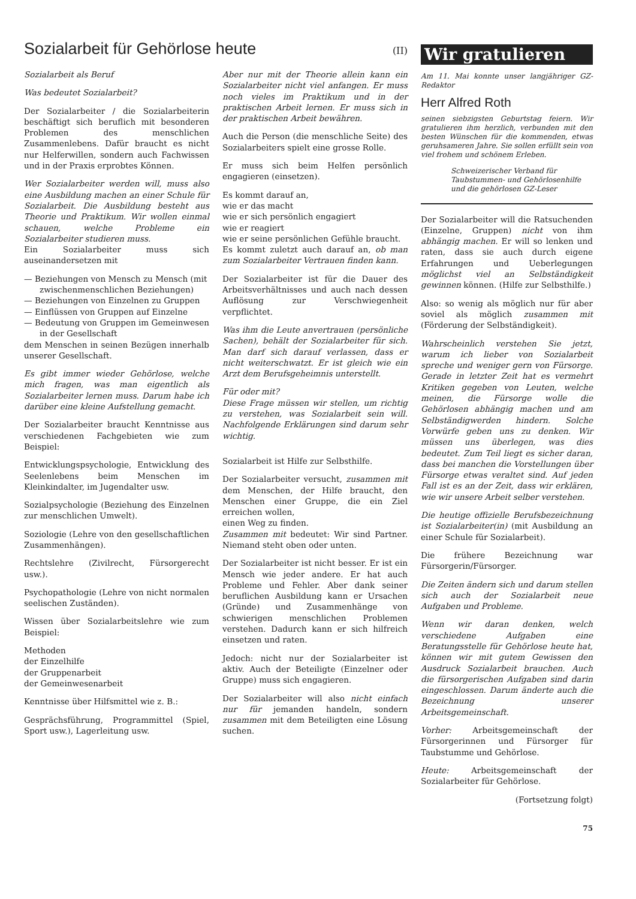Sozialarbeit für Gehörlose heute
(II)
Sozialarbeit als Beruf
Was bedeutet Sozialarbeit?
Der Sozialarbeiter / die Sozialarbeiterin beschäftigt sich beruflich mit besonderen Problemen des menschlichen Zusammenlebens. Dafür braucht es nicht nur Helferwillen, sondern auch Fachwissen und in der Praxis erprobtes Können.
Wer Sozialarbeiter werden will, muss also eine Ausbildung machen an einer Schule für Sozialarbeit. Die Ausbildung besteht aus Theorie und Praktikum. Wir wollen einmal schauen, welche Probleme ein Sozialarbeiter studieren muss.
Ein Sozialarbeiter muss sich auseinandersetzen mit
— Beziehungen von Mensch zu Mensch (mit zwischenmenschlichen Beziehungen)
— Beziehungen von Einzelnen zu Gruppen
— Einflüssen von Gruppen auf Einzelne
— Bedeutung von Gruppen im Gemeinwesen in der Gesellschaft
dem Menschen in seinen Bezügen innerhalb unserer Gesellschaft.
Es gibt immer wieder Gehörlose, welche mich fragen, was man eigentlich als Sozialarbeiter lernen muss. Darum habe ich darüber eine kleine Aufstellung gemacht.
Der Sozialarbeiter braucht Kenntnisse aus verschiedenen Fachgebieten wie zum Beispiel:
Entwicklungspsychologie, Entwicklung des Seelenlebens beim Menschen im Kleinkindalter, im Jugendalter usw.
Sozialpsychologie (Beziehung des Einzelnen zur menschlichen Umwelt).
Soziologie (Lehre von den gesellschaftlichen Zusammenhängen).
Rechtslehre (Zivilrecht, Fürsorgerecht usw.).
Psychopathologie (Lehre von nicht normalen seelischen Zuständen).
Wissen über Sozialarbeitslehre wie zum Beispiel:
Methoden
der Einzelhilfe
der Gruppenarbeit
der Gemeinwesenarbeit
Kenntnisse über Hilfsmittel wie z. B.:
Gesprächsführung, Programmittel (Spiel, Sport usw.), Lagerleitung usw.
Aber nur mit der Theorie allein kann ein Sozialarbeiter nicht viel anfangen. Er muss noch vieles im Praktikum und in der praktischen Arbeit lernen. Er muss sich in der praktischen Arbeit bewähren.
Auch die Person (die menschliche Seite) des Sozialarbeiters spielt eine grosse Rolle.
Er muss sich beim Helfen persönlich engagieren (einsetzen).
Es kommt darauf an,
wie er das macht
wie er sich persönlich engagiert
wie er reagiert
wie er seine persönlichen Gefühle braucht.
Es kommt zuletzt auch darauf an, ob man zum Sozialarbeiter Vertrauen finden kann.
Der Sozialarbeiter ist für die Dauer des Arbeitsverhältnisses und auch nach dessen Auflösung zur Verschwiegenheit verpflichtet.
Was ihm die Leute anvertrauen (persönliche Sachen), behält der Sozialarbeiter für sich. Man darf sich darauf verlassen, dass er nicht weiterschwatzt. Er ist gleich wie ein Arzt dem Berufsgeheimnis unterstellt.
Für oder mit?
Diese Frage müssen wir stellen, um richtig zu verstehen, was Sozialarbeit sein will. Nachfolgende Erklärungen sind darum sehr wichtig.
Sozialarbeit ist Hilfe zur Selbsthilfe.
Der Sozialarbeiter versucht, zusammen mit dem Menschen, der Hilfe braucht, den Menschen einer Gruppe, die ein Ziel erreichen wollen,
einen Weg zu finden.
Zusammen mit bedeutet: Wir sind Partner. Niemand steht oben oder unten.
Der Sozialarbeiter ist nicht besser. Er ist ein Mensch wie jeder andere. Er hat auch Probleme und Fehler. Aber dank seiner beruflichen Ausbildung kann er Ursachen (Gründe) und Zusammenhänge von schwierigen menschlichen Problemen verstehen. Dadurch kann er sich hilfreich einsetzen und raten.
Jedoch: nicht nur der Sozialarbeiter ist aktiv. Auch der Beteiligte (Einzelner oder Gruppe) muss sich engagieren.
Der Sozialarbeiter will also nicht einfach nur für jemanden handeln, sondern zusammen mit dem Beteiligten eine Lösung suchen.
Wir gratulieren
Am 11. Mai konnte unser langjähriger GZ-Redaktor
Herr Alfred Roth
seinen siebzigsten Geburtstag feiern. Wir gratulieren ihm herzlich, verbunden mit den besten Wünschen für die kommenden, etwas geruhsameren Jahre. Sie sollen erfüllt sein von viel frohem und schönem Erleben.
Schweizerischer Verband für Taubstummen- und Gehörlosenhilfe und die gehörlosen GZ-Leser
Der Sozialarbeiter will die Ratsuchenden (Einzelne, Gruppen) nicht von ihm abhängig machen. Er will so lenken und raten, dass sie auch durch eigene Erfahrungen und Ueberlegungen möglichst viel an Selbständigkeit gewinnen können. (Hilfe zur Selbsthilfe.)
Also: so wenig als möglich nur für aber soviel als möglich zusammen mit (Förderung der Selbständigkeit).
Wahrscheinlich verstehen Sie jetzt, warum ich lieber von Sozialarbeit spreche und weniger gern von Fürsorge. Gerade in letzter Zeit hat es vermehrt Kritiken gegeben von Leuten, welche meinen, die Fürsorge wolle die Gehörlosen abhängig machen und am Selbständigwerden hindern. Solche Vorwürfe geben uns zu denken. Wir müssen uns überlegen, was dies bedeutet. Zum Teil liegt es sicher daran, dass bei manchen die Vorstellungen über Fürsorge etwas veraltet sind. Auf jeden Fall ist es an der Zeit, dass wir erklären, wie wir unsere Arbeit selber verstehen.
Die heutige offizielle Berufsbezeichnung ist Sozialarbeiter(in) (mit Ausbildung an einer Schule für Sozialarbeit).
Die frühere Bezeichnung war Fürsorgerin/Fürsorger.
Die Zeiten ändern sich und darum stellen sich auch der Sozialarbeit neue Aufgaben und Probleme.
Wenn wir daran denken, welch verschiedene Aufgaben eine Beratungsstelle für Gehörlose heute hat, können wir mit gutem Gewissen den Ausdruck Sozialarbeit brauchen. Auch die fürsorgerischen Aufgaben sind darin eingeschlossen. Darum änderte auch die Bezeichnung unserer Arbeitsgemeinschaft.
Vorher: Arbeitsgemeinschaft der Fürsorgerinnen und Fürsorger für Taubstumme und Gehörlose.
Heute: Arbeitsgemeinschaft der Sozialarbeiter für Gehörlose.
(Fortsetzung folgt)
75